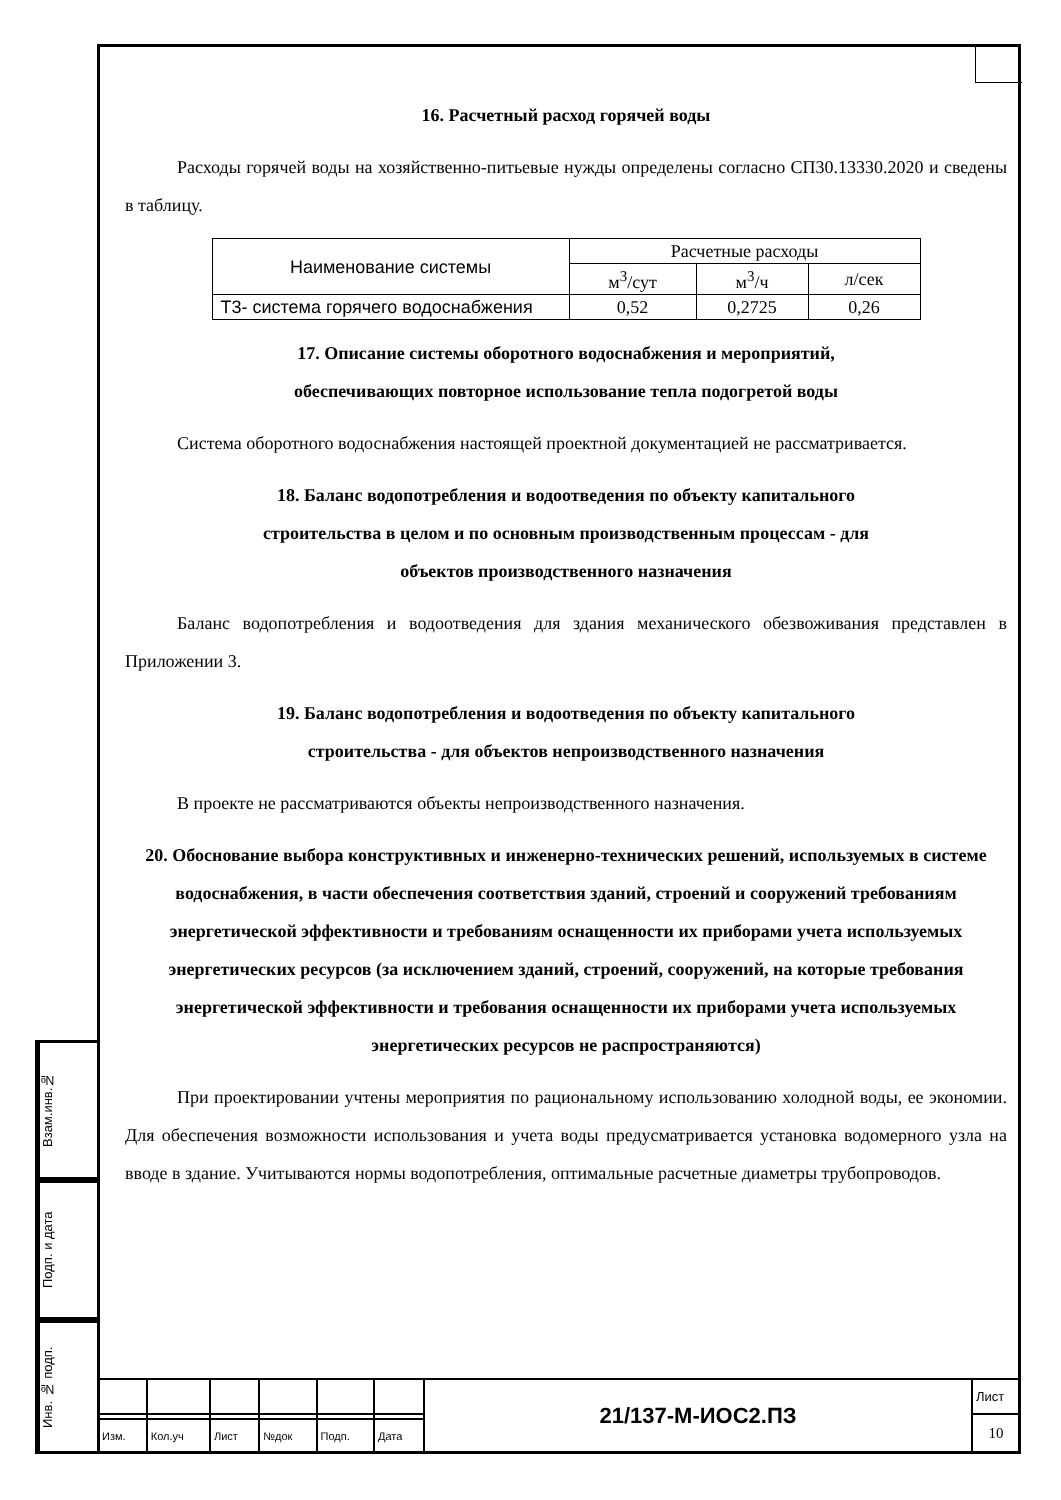16. Расчетный расход горячей воды
Расходы горячей воды на хозяйственно-питьевые нужды определены согласно СП30.13330.2020 и сведены в таблицу.
| Наименование системы | Расчетные расходы | | |
| | м<sup>3</sup>/сут | м<sup>3</sup>/ч | л/сек |
| Т3- система горячего водоснабжения | 0,52 | 0,2725 | 0,26 |
17. Описание системы оборотного водоснабжения и мероприятий,
обеспечивающих повторное использование тепла подогретой воды
Система оборотного водоснабжения настоящей проектной документацией не рассматривается.
18. Баланс водопотребления и водоотведения по объекту капитального
строительства в целом и по основным производственным процессам - для
объектов производственного назначения
Баланс водопотребления и водоотведения для здания механического обезвоживания представлен в Приложении 3.
19. Баланс водопотребления и водоотведения по объекту капитального
строительства - для объектов непроизводственного назначения
В проекте не рассматриваются объекты непроизводственного назначения.
20. Обоснование выбора конструктивных и инженерно-технических решений, используемых в системе водоснабжения, в части обеспечения соответствия зданий, строений и сооружений требованиям энергетической эффективности и требованиям оснащенности их приборами учета используемых энергетических ресурсов (за исключением зданий, строений, сооружений, на которые требования энергетической эффективности и требования оснащенности их приборами учета используемых энергетических ресурсов не распространяются)
При проектировании учтены мероприятия по рациональному использованию холодной воды, ее экономии. Для обеспечения возможности использования и учета воды предусматривается установка водомерного узла на вводе в здание. Учитываются нормы водопотребления, оптимальные расчетные диаметры трубопроводов.
Взам.инв.№
Подп. и дата
Инв. № подп.
| | | | | | | 21/137-М-ИОС2.ПЗ | Лист |
| | | | | | | | 10 |
| Изм. | Кол.уч | Лист | №док | Подп. | Дата | | |